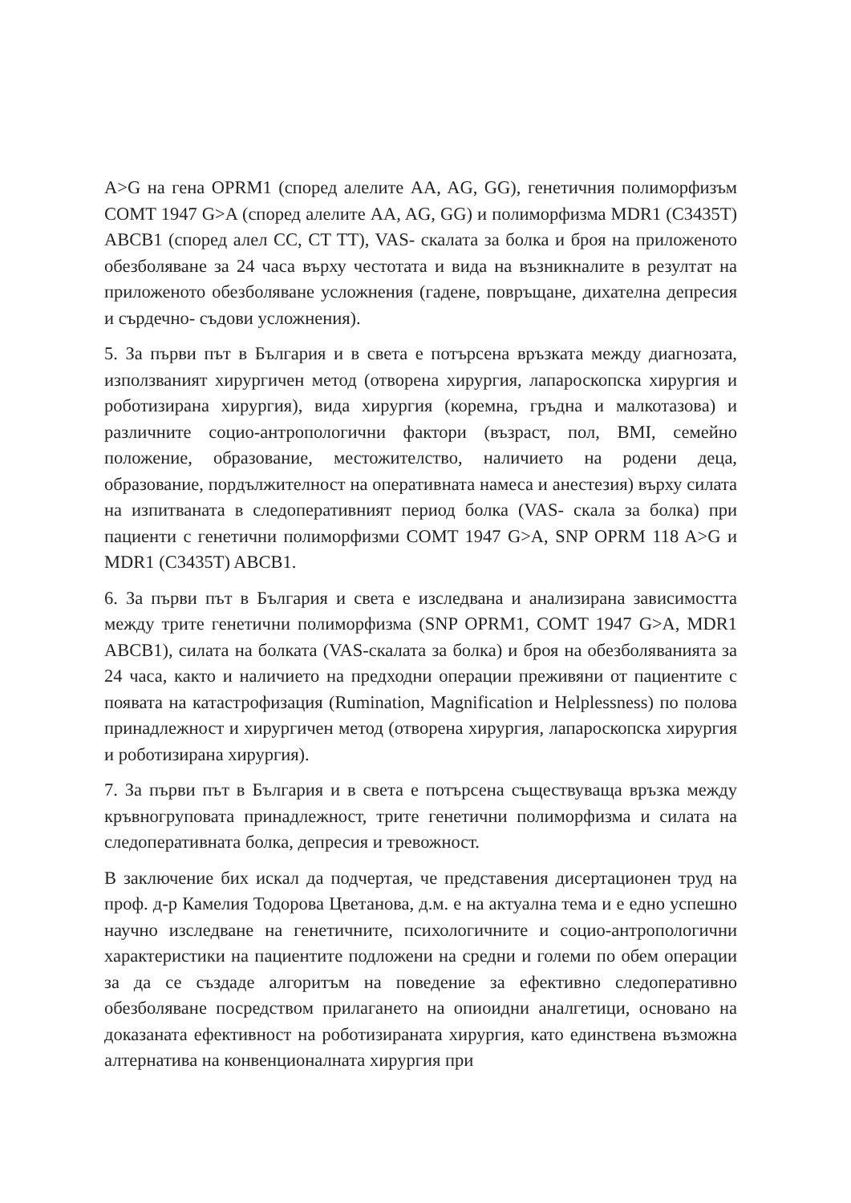A>G на гена OPRM1 (според алелите AA, AG, GG), генетичния полиморфизъм COMT 1947 G>A (според алелите AA, AG, GG) и полиморфизма MDR1 (C3435T) ABCB1 (според алел CC, CT TT), VAS- скалата за болка и броя на приложеното обезболяване за 24 часа върху честотата и вида на възникналите в резултат на приложеното обезболяване усложнения (гадене, повръщане, дихателна депресия и сърдечно- съдови усложнения).
5. За първи път в България и в света е потърсена връзката между диагнозата, използваният хирургичен метод (отворена хирургия, лапароскопска хирургия и роботизирана хирургия), вида хирургия (коремна, гръдна и малкотазова) и различните социо-антропологични фактори (възраст, пол, BMI, семейно положение, образование, местожителство, наличието на родени деца, образование, пордължителност на оперативната намеса и анестезия) върху силата на изпитваната в следоперативният период болка (VAS- скала за болка) при пациенти с генетични полиморфизми COMT 1947 G>A, SNP OPRM 118 A>G и MDR1 (C3435T) ABCB1.
6. За първи път в България и света е изследвана и анализирана зависимостта между трите генетични полиморфизма (SNP OPRM1, COMT 1947 G>A, MDR1 ABCB1), силата на болката (VAS-скалата за болка) и броя на обезболяванията за 24 часа, както и наличието на предходни операции преживяни от пациентите с появата на катастрофизация (Rumination, Magnification и Helplessness) по полова принадлежност и хирургичен метод (отворена хирургия, лапароскопска хирургия и роботизирана хирургия).
7. За първи път в България и в света е потърсена съществуваща връзка между кръвногруповата принадлежност, трите генетични полиморфизма и силата на следоперативната болка, депресия и тревожност.
В заключение бих искал да подчертая, че представения дисертационен труд на проф. д-р Камелия Тодорова Цветанова, д.м. е на актуална тема и е едно успешно научно изследване на генетичните, психологичните и социо-антропологични характеристики на пациентите подложени на средни и големи по обем операции за да се създаде алгоритъм на поведение за ефективно следоперативно обезболяване посредством прилагането на опиоидни аналгетици, основано на доказаната ефективност на роботизираната хирургия, като единствена възможна алтернатива на конвенционалната хирургия при